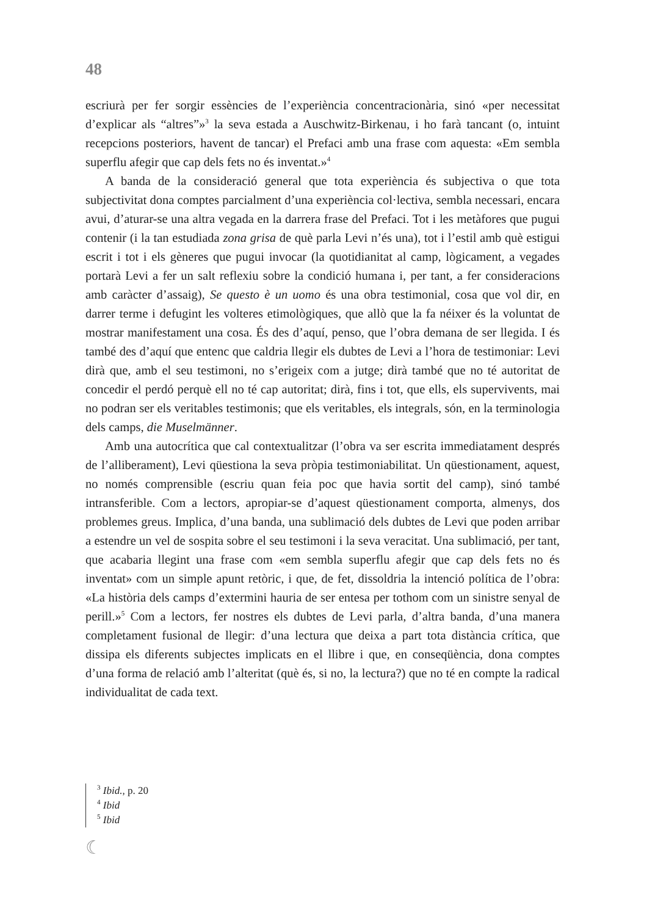48
escriurà per fer sorgir essències de l’experiència concentracionària, sinó «per necessitat d’explicar als “altres”»<sup>3</sup> la seva estada a Auschwitz-Birkenau, i ho farà tancant (o, intuint recepcions posteriors, havent de tancar) el Prefaci amb una frase com aquesta: «Em sembla superflu afegir que cap dels fets no és inventat.»<sup>4</sup>
A banda de la consideració general que tota experiència és subjectiva o que tota subjectivitat dona comptes parcialment d’una experiència col·lectiva, sembla necessari, encara avui, d’aturar-se una altra vegada en la darrera frase del Prefaci. Tot i les metàfores que pugui contenir (i la tan estudiada zona grisa de què parla Levi n’és una), tot i l’estil amb què estigui escrit i tot i els gèneres que pugui invocar (la quotidianitat al camp, lògicament, a vegades portarà Levi a fer un salt reflexiu sobre la condició humana i, per tant, a fer consideracions amb caràcter d’assaig), Se questo è un uomo és una obra testimonial, cosa que vol dir, en darrer terme i defugint les volteres etimològiques, que allò que la fa néixer és la voluntat de mostrar manifestament una cosa. És des d’aquí, penso, que l’obra demana de ser llegida. I és també des d’aquí que entenc que caldria llegir els dubtes de Levi a l’hora de testimoniar: Levi dirà que, amb el seu testimoni, no s’erigeix com a jutge; dirà també que no té autoritat de concedir el perdó perquè ell no té cap autoritat; dirà, fins i tot, que ells, els supervivents, mai no podran ser els veritables testimonis; que els veritables, els integrals, són, en la terminologia dels camps, die Muselmänner.
Amb una autocrítica que cal contextualitzar (l’obra va ser escrita immediatament després de l’alliberament), Levi qüestiona la seva pròpia testimoniabilitat. Un qüestionament, aquest, no només comprensible (escriu quan feia poc que havia sortit del camp), sinó també intransferible. Com a lectors, apropiar-se d’aquest qüestionament comporta, almenys, dos problemes greus. Implica, d’una banda, una sublimació dels dubtes de Levi que poden arribar a estendre un vel de sospita sobre el seu testimoni i la seva veracitat. Una sublimació, per tant, que acabaria llegint una frase com «em sembla superflu afegir que cap dels fets no és inventat» com un simple apunt retòric, i que, de fet, dissoldria la intenció política de l’obra: «La història dels camps d’extermini hauria de ser entesa per tothom com un sinistre senyal de perill.»<sup>5</sup> Com a lectors, fer nostres els dubtes de Levi parla, d’altra banda, d’una manera completament fusional de llegir: d’una lectura que deixa a part tota distància crítica, que dissipa els diferents subjectes implicats en el llibre i que, en conseqüència, dona comptes d’una forma de relació amb l’alteritat (què és, si no, la lectura?) que no té en compte la radical individualitat de cada text.
<sup>3</sup> Ibid., p. 20
<sup>4</sup> Ibid
<sup>5</sup> Ibid
☾